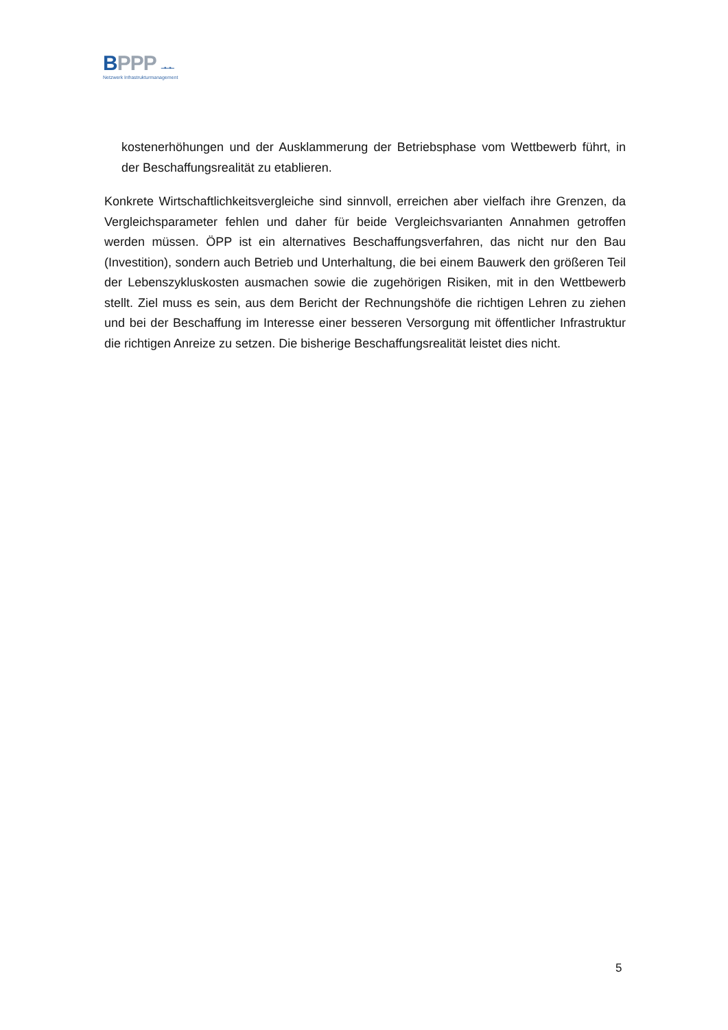BPPP –▪–▪–
Netzwerk Infrastrukturmanagement
kostenerhöhungen und der Ausklammerung der Betriebsphase vom Wettbewerb führt, in der Beschaffungsrealität zu etablieren.
Konkrete Wirtschaftlichkeitsvergleiche sind sinnvoll, erreichen aber vielfach ihre Grenzen, da Vergleichsparameter fehlen und daher für beide Vergleichsvarianten Annahmen getroffen werden müssen. ÖPP ist ein alternatives Beschaffungsverfahren, das nicht nur den Bau (Investition), sondern auch Betrieb und Unterhaltung, die bei einem Bauwerk den größeren Teil der Lebenszykluskosten ausmachen sowie die zugehörigen Risiken, mit in den Wettbewerb stellt. Ziel muss es sein, aus dem Bericht der Rechnungshöfe die richtigen Lehren zu ziehen und bei der Beschaffung im Interesse einer besseren Versorgung mit öffentlicher Infrastruktur die richtigen Anreize zu setzen. Die bisherige Beschaffungsrealität leistet dies nicht.
5